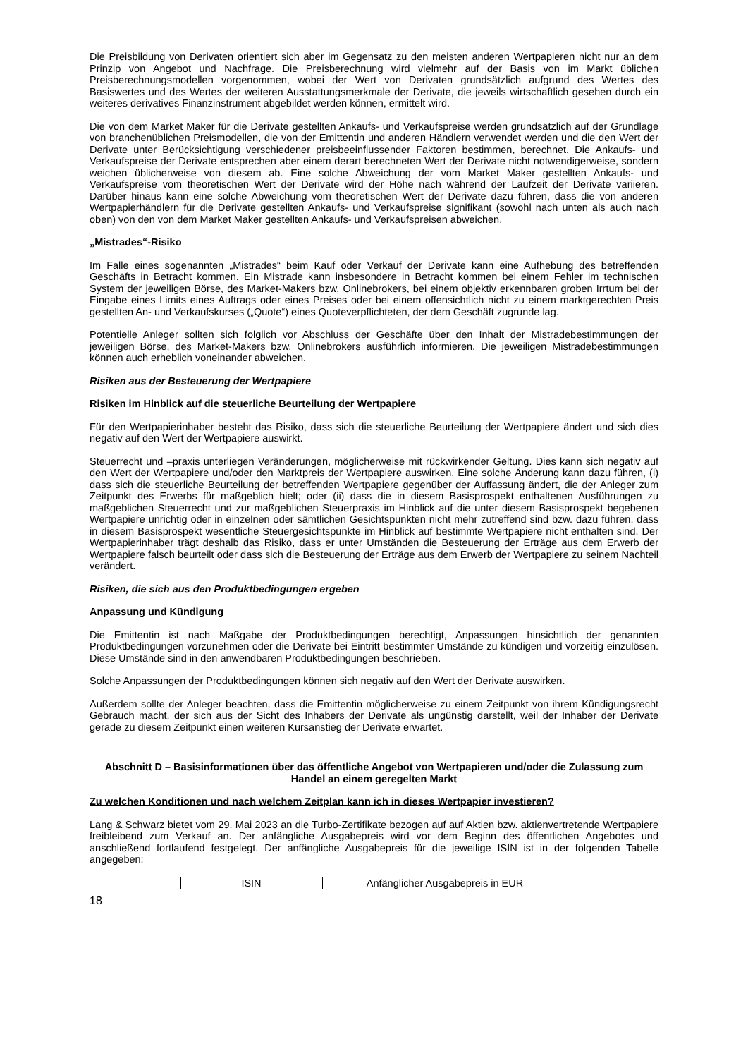Die Preisbildung von Derivaten orientiert sich aber im Gegensatz zu den meisten anderen Wertpapieren nicht nur an dem Prinzip von Angebot und Nachfrage. Die Preisberechnung wird vielmehr auf der Basis von im Markt üblichen Preisberechnungsmodellen vorgenommen, wobei der Wert von Derivaten grundsätzlich aufgrund des Wertes des Basiswertes und des Wertes der weiteren Ausstattungsmerkmale der Derivate, die jeweils wirtschaftlich gesehen durch ein weiteres derivatives Finanzinstrument abgebildet werden können, ermittelt wird.
Die von dem Market Maker für die Derivate gestellten Ankaufs- und Verkaufspreise werden grundsätzlich auf der Grundlage von branchenüblichen Preismodellen, die von der Emittentin und anderen Händlern verwendet werden und die den Wert der Derivate unter Berücksichtigung verschiedener preisbeeinflussender Faktoren bestimmen, berechnet. Die Ankaufs- und Verkaufspreise der Derivate entsprechen aber einem derart berechneten Wert der Derivate nicht notwendigerweise, sondern weichen üblicherweise von diesem ab. Eine solche Abweichung der vom Market Maker gestellten Ankaufs- und Verkaufspreise vom theoretischen Wert der Derivate wird der Höhe nach während der Laufzeit der Derivate variieren. Darüber hinaus kann eine solche Abweichung vom theoretischen Wert der Derivate dazu führen, dass die von anderen Wertpapierhändlern für die Derivate gestellten Ankaufs- und Verkaufspreise signifikant (sowohl nach unten als auch nach oben) von den von dem Market Maker gestellten Ankaufs- und Verkaufspreisen abweichen.
„Mistrades“-Risiko
Im Falle eines sogenannten „Mistrades“ beim Kauf oder Verkauf der Derivate kann eine Aufhebung des betreffenden Geschäfts in Betracht kommen. Ein Mistrade kann insbesondere in Betracht kommen bei einem Fehler im technischen System der jeweiligen Börse, des Market-Makers bzw. Onlinebrokers, bei einem objektiv erkennbaren groben Irrtum bei der Eingabe eines Limits eines Auftrags oder eines Preises oder bei einem offensichtlich nicht zu einem marktgerechten Preis gestellten An- und Verkaufskurses („Quote“) eines Quoteverpflichteten, der dem Geschäft zugrunde lag.
Potentielle Anleger sollten sich folglich vor Abschluss der Geschäfte über den Inhalt der Mistradebestimmungen der jeweiligen Börse, des Market-Makers bzw. Onlinebrokers ausführlich informieren. Die jeweiligen Mistradebestimmungen können auch erheblich voneinander abweichen.
Risiken aus der Besteuerung der Wertpapiere
Risiken im Hinblick auf die steuerliche Beurteilung der Wertpapiere
Für den Wertpapierinhaber besteht das Risiko, dass sich die steuerliche Beurteilung der Wertpapiere ändert und sich dies negativ auf den Wert der Wertpapiere auswirkt.
Steuerrecht und –praxis unterliegen Veränderungen, möglicherweise mit rückwirkender Geltung. Dies kann sich negativ auf den Wert der Wertpapiere und/oder den Marktpreis der Wertpapiere auswirken. Eine solche Änderung kann dazu führen, (i) dass sich die steuerliche Beurteilung der betreffenden Wertpapiere gegenüber der Auffassung ändert, die der Anleger zum Zeitpunkt des Erwerbs für maßgeblich hielt; oder (ii) dass die in diesem Basisprospekt enthaltenen Ausführungen zu maßgeblichen Steuerrecht und zur maßgeblichen Steuerpraxis im Hinblick auf die unter diesem Basisprospekt begebenen Wertpapiere unrichtig oder in einzelnen oder sämtlichen Gesichtspunkten nicht mehr zutreffend sind bzw. dazu führen, dass in diesem Basisprospekt wesentliche Steuergesichtspunkte im Hinblick auf bestimmte Wertpapiere nicht enthalten sind. Der Wertpapierinhaber trägt deshalb das Risiko, dass er unter Umständen die Besteuerung der Erträge aus dem Erwerb der Wertpapiere falsch beurteilt oder dass sich die Besteuerung der Erträge aus dem Erwerb der Wertpapiere zu seinem Nachteil verändert.
Risiken, die sich aus den Produktbedingungen ergeben
Anpassung und Kündigung
Die Emittentin ist nach Maßgabe der Produktbedingungen berechtigt, Anpassungen hinsichtlich der genannten Produktbedingungen vorzunehmen oder die Derivate bei Eintritt bestimmter Umstände zu kündigen und vorzeitig einzulösen. Diese Umstände sind in den anwendbaren Produktbedingungen beschrieben.
Solche Anpassungen der Produktbedingungen können sich negativ auf den Wert der Derivate auswirken.
Außerdem sollte der Anleger beachten, dass die Emittentin möglicherweise zu einem Zeitpunkt von ihrem Kündigungsrecht Gebrauch macht, der sich aus der Sicht des Inhabers der Derivate als ungünstig darstellt, weil der Inhaber der Derivate gerade zu diesem Zeitpunkt einen weiteren Kursanstieg der Derivate erwartet.
Abschnitt D – Basisinformationen über das öffentliche Angebot von Wertpapieren und/oder die Zulassung zum Handel an einem geregelten Markt
Zu welchen Konditionen und nach welchem Zeitplan kann ich in dieses Wertpapier investieren?
Lang & Schwarz bietet vom 29. Mai 2023 an die Turbo-Zertifikate bezogen auf auf Aktien bzw. aktienvertretende Wertpapiere freibleibend zum Verkauf an. Der anfängliche Ausgabepreis wird vor dem Beginn des öffentlichen Angebotes und anschließend fortlaufend festgelegt. Der anfängliche Ausgabepreis für die jeweilige ISIN ist in der folgenden Tabelle angegeben:
| ISIN | Anfänglicher Ausgabepreis in EUR |
18